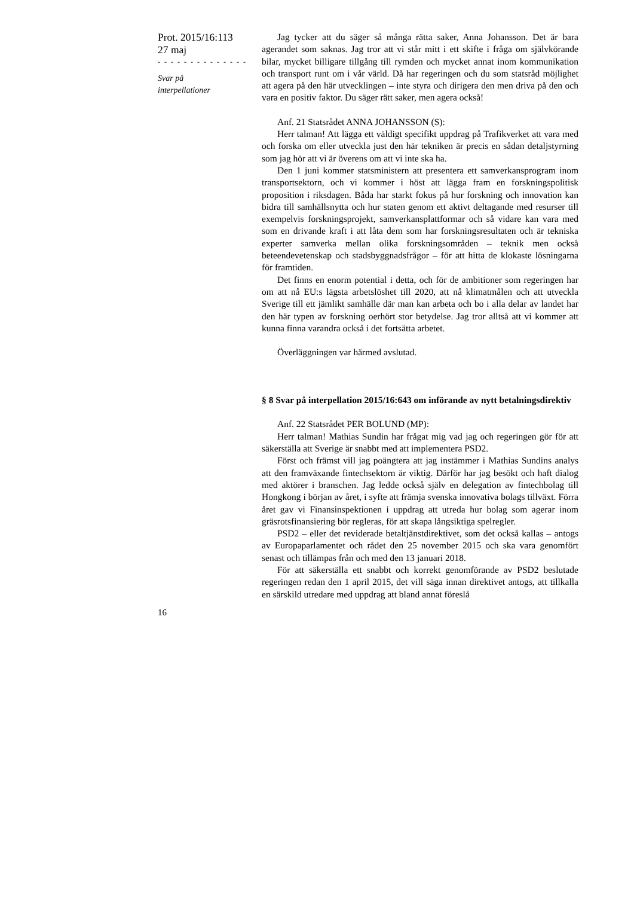Prot. 2015/16:113
27 maj
- - - - - - - - - - - - - -
Svar på
interpellationer
Jag tycker att du säger så många rätta saker, Anna Johansson. Det är bara agerandet som saknas. Jag tror att vi står mitt i ett skifte i fråga om självkörande bilar, mycket billigare tillgång till rymden och mycket annat inom kommunikation och transport runt om i vår värld. Då har regeringen och du som statsråd möjlighet att agera på den här utvecklingen – inte styra och dirigera den men driva på den och vara en positiv faktor. Du säger rätt saker, men agera också!
Anf. 21 Statsrådet ANNA JOHANSSON (S):
Herr talman! Att lägga ett väldigt specifikt uppdrag på Trafikverket att vara med och forska om eller utveckla just den här tekniken är precis en sådan detaljstyrning som jag hör att vi är överens om att vi inte ska ha.
Den 1 juni kommer statsministern att presentera ett samverkansprogram inom transportsektorn, och vi kommer i höst att lägga fram en forskningspolitisk proposition i riksdagen. Båda har starkt fokus på hur forskning och innovation kan bidra till samhällsnytta och hur staten genom ett aktivt deltagande med resurser till exempelvis forskningsprojekt, samverkansplattformar och så vidare kan vara med som en drivande kraft i att låta dem som har forskningsresultaten och är tekniska experter samverka mellan olika forskningsområden – teknik men också beteendevetenskap och stadsbyggnadsfrågor – för att hitta de klokaste lösningarna för framtiden.
Det finns en enorm potential i detta, och för de ambitioner som regeringen har om att nå EU:s lägsta arbetslöshet till 2020, att nå klimatmålen och att utveckla Sverige till ett jämlikt samhälle där man kan arbeta och bo i alla delar av landet har den här typen av forskning oerhört stor betydelse. Jag tror alltså att vi kommer att kunna finna varandra också i det fortsätta arbetet.
Överläggningen var härmed avslutad.
§ 8 Svar på interpellation 2015/16:643 om införande av nytt betalningsdirektiv
Anf. 22 Statsrådet PER BOLUND (MP):
Herr talman! Mathias Sundin har frågat mig vad jag och regeringen gör för att säkerställa att Sverige är snabbt med att implementera PSD2.
Först och främst vill jag poängtera att jag instämmer i Mathias Sundins analys att den framväxande fintechsektorn är viktig. Därför har jag besökt och haft dialog med aktörer i branschen. Jag ledde också själv en delegation av fintechbolag till Hongkong i början av året, i syfte att främja svenska innovativa bolags tillväxt. Förra året gav vi Finansinspektionen i uppdrag att utreda hur bolag som agerar inom gräsrotsfinansiering bör regleras, för att skapa långsiktiga spelregler.
PSD2 – eller det reviderade betaltjänstdirektivet, som det också kallas – antogs av Europaparlamentet och rådet den 25 november 2015 och ska vara genomfört senast och tillämpas från och med den 13 januari 2018.
För att säkerställa ett snabbt och korrekt genomförande av PSD2 beslutade regeringen redan den 1 april 2015, det vill säga innan direktivet antogs, att tillkalla en särskild utredare med uppdrag att bland annat föreslå
16